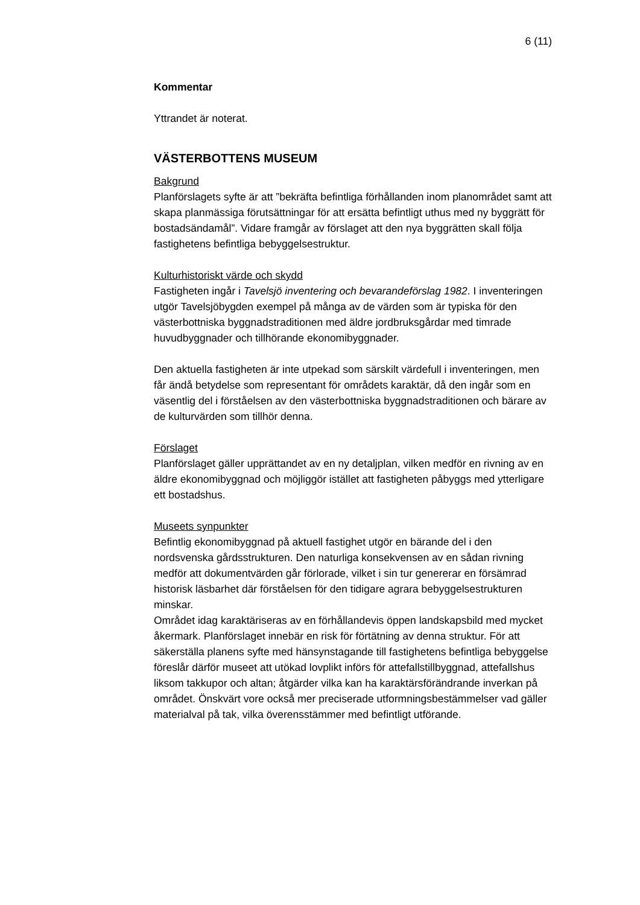6 (11)
Kommentar
Yttrandet är noterat.
VÄSTERBOTTENS MUSEUM
Bakgrund
Planförslagets syfte är att ”bekräfta befintliga förhållanden inom planområdet samt att skapa planmässiga förutsättningar för att ersätta befintligt uthus med ny byggrätt för bostadsändamål”. Vidare framgår av förslaget att den nya byggrätten skall följa fastighetens befintliga bebyggelsestruktur.
Kulturhistoriskt värde och skydd
Fastigheten ingår i Tavelsjö inventering och bevarandeförslag 1982. I inventeringen utgör Tavelsjöbygden exempel på många av de värden som är typiska för den västerbottniska byggnadstraditionen med äldre jordbruksgårdar med timrade huvudbyggnader och tillhörande ekonomibyggnader.
Den aktuella fastigheten är inte utpekad som särskilt värdefull i inventeringen, men får ändå betydelse som representant för områdets karaktär, då den ingår som en väsentlig del i förståelsen av den västerbottniska byggnadstraditionen och bärare av de kulturvärden som tillhör denna.
Förslaget
Planförslaget gäller upprättandet av en ny detaljplan, vilken medför en rivning av en äldre ekonomibyggnad och möjliggör istället att fastigheten påbyggs med ytterligare ett bostadshus.
Museets synpunkter
Befintlig ekonomibyggnad på aktuell fastighet utgör en bärande del i den nordsvenska gårdsstrukturen. Den naturliga konsekvensen av en sådan rivning medför att dokumentvärden går förlorade, vilket i sin tur genererar en försämrad historisk läsbarhet där förståelsen för den tidigare agrara bebyggelsestrukturen minskar.
Området idag karaktäriseras av en förhållandevis öppen landskapsbild med mycket åkermark. Planförslaget innebär en risk för förtätning av denna struktur. För att säkerställa planens syfte med hänsynstagande till fastighetens befintliga bebyggelse föreslår därför museet att utökad lovplikt införs för attefallstillbyggnad, attefallshus liksom takkupor och altan; åtgärder vilka kan ha karaktärsförändrande inverkan på området. Önskvärt vore också mer preciserade utformningsbestämmelser vad gäller materialval på tak, vilka överensstämmer med befintligt utförande.